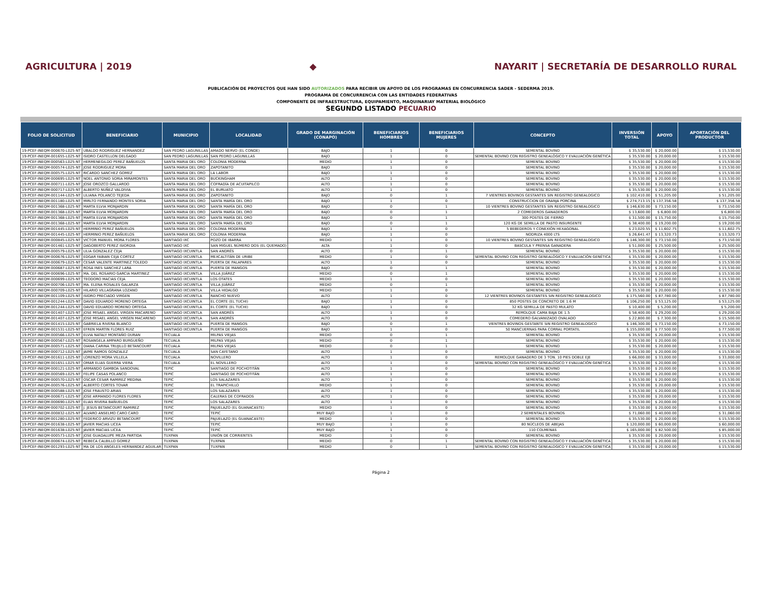AGRICULTURA | 2019 ◆
NAYARIT | SECRETARÍA DE DESARROLLO RURAL
PUBLICACIÓN DE PROYECTOS QUE HAN SIDO AUTORIZADOS PARA RECIBIR UN APOYO DE LOS PROGRAMAS EN CONCURRENCIA SADER - SEDERMA 2019.
PROGRAMA DE CONCURRENCIA CON LAS ENTIDADES FEDERATIVAS
COMPONENTE DE INFRAESTRUCTURA, EQUIPAMIENTO, MAQUINARIAY MATERIAL BIOLÓGICO
SEGUNDO LISTADO PECUARIO
| FOLIO DE SOLICITUD | BENEFICIARIO | MUNICIPIO | LOCALIDAD | GRADO DE MARGINACIÓN (CONAPO) | BENEFICIARIOS HOMBRES | BENEFICIARIOS MUJERES | CONCEPTO | INVERSIÓN TOTAL | APOYO | APORTACIÓN DEL PRODUCTOR |
| --- | --- | --- | --- | --- | --- | --- | --- | --- | --- | --- |
| 19-PCEF-INEQM-000670-L025-NT | UBALDO RODRIGUEZ HERNANDEZ | SAN PEDRO LAGUNILLAS | AMADO NERVO (EL CONDE) | BAJO | 1 | 0 | SEMENTAL BOVINO | $ 35,530.00 | $ 20,000.00 | $ 15,530.00 |
| 19-PCEF-INEQM-001655-L025-NT | ISIDRO CASTELLON DELGADO | SAN PEDRO LAGUNILLAS | SAN PEDRO LAGUNILLAS | BAJO | 1 | 0 | SEMENTAL BOVINO CON REGISTRO GENEALÓGICO Y EVALUACIÓN GENÉTICA | $ 35,530.00 | $ 20,000.00 | $ 15,530.00 |
| 19-PCEF-INEQM-000563-L025-NT | HERMENEGILDO PEREZ BAÑUELOS | SANTA MARIA DEL ORO | COLONIA MODERNA | MEDIO | 1 | 0 | SEMENTAL BOVINO | $ 35,530.00 | $ 20,000.00 | $ 15,530.00 |
| 19-PCEF-INEQM-000574-L025-NT | JOSE RODRIGUEZ MORA | SANTA MARIA DEL ORO | ZAPOTANITO | BAJO | 1 | 0 | SEMENTAL BOVINO | $ 35,530.00 | $ 20,000.00 | $ 15,530.00 |
| 19-PCEF-INEQM-000575-L025-NT | RICARDO SANCHEZ GOMEZ | SANTA MARIA DEL ORO | LA LABOR | BAJO | 1 | 0 | SEMENTAL BOVINO | $ 35,530.00 | $ 20,000.00 | $ 15,530.00 |
| 19-PCEF-INEQM-000695-L025-NT | NOEL ANTONIO SORIA MIRAMONTES | SANTA MARIA DEL ORO | BUCKINGHAM | ALTO | 1 | 0 | SEMENTAL BOVINO | $ 35,530.00 | $ 20,000.00 | $ 15,530.00 |
| 19-PCEF-INEQM-000711-L025-NT | JOSE OROZCO GALLARDO | SANTA MARIA DEL ORO | COFRADÍA DE ACUITAPILCO | ALTO | 1 | 0 | SEMENTAL BOVINO | $ 35,530.00 | $ 20,000.00 | $ 15,530.00 |
| 19-PCEF-INEQM-000717-L025-NT | ALBERTO NUÑEZ VALDIVIA | SANTA MARIA DEL ORO | EL BURUATO | ALTO | 1 | 0 | SEMENTAL BOVINO | $ 35,530.00 | $ 20,000.00 | $ 15,530.00 |
| 19-PCEF-INEQM-001144-L025-NT | LILIANA POLANCO TEJEDA | SANTA MARIA DEL ORO | ZAPOTANITO | BAJO | 0 | 1 | 7 VIENTRES BOVINOS GESTANTES SIN REGISTRO GENEALOGICO | $ 102,410.00 | $ 51,205.00 | $ 51,205.00 |
| 19-PCEF-INEQM-001180-L025-NT | MIRLTO FERNANDO MONTES SORIA | SANTA MARIA DEL ORO | SANTA MARÍA DEL ORO | BAJO | 1 | 0 | CONSTRUCCION DE GRANJA PORCINA | $ 274,713.15 | $ 137,356.58 | $ 137,356.58 |
| 19-PCEF-INEQM-001368-L025-NT | MARTA ELVIA MONJARDIN | SANTA MARIA DEL ORO | SANTA MARÍA DEL ORO | BAJO | 0 | 1 | 10 VIENTRES BOVINO GESTANTES SIN REGISTRO GENEALOGICO | $ 146,630.00 | $ 73,150.00 | $ 73,150.00 |
| 19-PCEF-INEQM-001368-L025-NT | MARTA ELVIA MONJARDIN | SANTA MARIA DEL ORO | SANTA MARÍA DEL ORO | BAJO | 0 | 1 | 2 COMEDEROS GANADEROS | $ 13,600.00 | $ 6,800.00 | $ 6,800.00 |
| 19-PCEF-INEQM-001368-L025-NT | MARTA ELVIA MONJARDIN | SANTA MARIA DEL ORO | SANTA MARÍA DEL ORO | BAJO | 0 | 1 | 300 POSTES DE FIERRO | $ 31,500.00 | $ 15,750.00 | $ 15,750.00 |
| 19-PCEF-INEQM-001368-L025-NT | MARTA ELVIA MONJARDIN | SANTA MARIA DEL ORO | SANTA MARÍA DEL ORO | BAJO | 0 | 1 | 120 KG DE SEMILLA DE PASTO INSURGENTE | $ 38,400.00 | $ 19,200.00 | $ 19,200.00 |
| 19-PCEF-INEQM-001445-L025-NT | HERMINIO PEREZ BAÑUELOS | SANTA MARIA DEL ORO | COLONIA MODERNA | BAJO | 1 | 0 | 5 BEBEDEROS Y CONEXIÓN HEXAGONAL | $ 23,020.55 | $ 11,602.75 | $ 11,602.75 |
| 19-PCEF-INEQM-001445-L025-NT | HERMINIO PEREZ BAÑUELOS | SANTA MARIA DEL ORO | COLONIA MODERNA | BAJO | 1 | 0 | NODRIZA 4000 LTS | $ 26,641.47 | $ 13,320.73 | $ 13,320.73 |
| 19-PCEF-INEQM-000845-L025-NT | VICTOR MANUEL MORA FLORES | SANTIAGO IXC | POZO DE IBARRA | MEDIO | 1 | 0 | 10 VIENTRES BOVINO GESTANTES SIN REGISTRO GENEALOGICO | $ 146,300.00 | $ 73,150.00 | $ 73,150.00 |
| 19-PCEF-INEQM-001461-L025-NT | DAGOBERTO PEREZ ISIORDIA | SANTIAGO IXC | SAN MIGUEL NÚMERO DOS (EL QUEMADO) | ALTA | 1 | 0 | BASCULA Y PRENSA GANADERA | $ 51,000.00 | $ 25,500.00 | $ 25,500.00 |
| 19-PCEF-INEQM-000579-L025-NT | LILIA GONZALEZ CEJA | SANTIAGO IXCUINTLA | SAN ANDRÉS | ALTO | 0 | 1 | SEMENTAL BOVINO | $ 35,530.00 | $ 20,000.00 | $ 15,530.00 |
| 19-PCEF-INEQM-000676-L025-NT | EDGAR FABIAN CEJA CORTEZ | SANTIAGO IXCUINTLA | MEXCALTITÁN DE URIBE | MEDIO | 1 | 0 | SEMENTAL BOVINO CON REGISTRO GENEALÓGICO Y EVALUACIÓN GENÉTICA | $ 35,530.00 | $ 20,000.00 | $ 15,530.00 |
| 19-PCEF-INEQM-000679-L025-NT | CESAR VALENTE MARTINEZ TOLEDO | SANTIAGO IXCUINTLA | PUERTA DE PALAPARES | ALTO | 1 | 0 | SEMENTAL BOVINO | $ 35,530.00 | $ 20,000.00 | $ 15,530.00 |
| 19-PCEF-INEQM-000687-L025-NT | ROSA INES SANCHEZ LARA | SANTIAGO IXCUINTLA | PUERTA DE MANGOS | BAJO | 0 | 1 | SEMENTAL BOVINO | $ 35,530.00 | $ 20,000.00 | $ 15,530.00 |
| 19-PCEF-INEQM-000696-L025-NT | MA. DEL ROSARIO GARCIA MARTINEZ | SANTIAGO IXCUINTLA | VILLA JUÁREZ | MEDIO | 0 | 1 | SEMENTAL BOVINO | $ 35,530.00 | $ 20,000.00 | $ 15,530.00 |
| 19-PCEF-INEQM-000699-L025-NT | TEODORO MACIAS CEJA | SANTIAGO IXCUINTLA | LOS OTATES | MEDIO | 1 | 0 | SEMENTAL BOVINO | $ 35,530.00 | $ 20,000.00 | $ 15,530.00 |
| 19-PCEF-INEQM-000706-L025-NT | MA. ELENA ROSALES GALARZA | SANTIAGO IXCUINTLA | VILLA JUÁREZ | MEDIO | 0 | 1 | SEMENTAL BOVINO | $ 35,530.00 | $ 20,000.00 | $ 15,530.00 |
| 19-PCEF-INEQM-000709-L025-NT | HILARIO VILLAGRANA LOZANO | SANTIAGO IXCUINTLA | VILLA HIDALGO | MEDIO | 1 | 0 | SEMENTAL BOVINO | $ 35,530.00 | $ 20,000.00 | $ 15,530.00 |
| 19-PCEF-INEQM-001109-L025-NT | ISIDRO PRECIADO VIRGEN | SANTIAGO IXCUINTLA | RANCHO NUEVO | ALTO | 1 | 0 | 12 VIENTRES BOVINOS GESTANTES SIN REGISTRO GENEALOGICO | $ 175,560.00 | $ 87,780.00 | $ 87,780.00 |
| 19-PCEF-INEQM-001244-L025-NT | DAVID EDUARDO MORENO ORTEGA | SANTIAGO IXCUINTLA | EL CORTE (EL TUCHI) | BAJO | 1 | 0 | 850 POSTES DE CONCRETO DE 1.6 M | $ 106,250.00 | $ 53,125.00 | $ 53,125.00 |
| 19-PCEF-INEQM-001244-L025-NT | DAVID EDUARDO MORENO ORTEGA | SANTIAGO IXCUINTLA | EL CORTE (EL TUCHI) | BAJO | 1 | 0 | 32 KG SEMILLA DE PASTO MULATO | $ 10,400.00 | $ 5,200.00 | $ 5,200.00 |
| 19-PCEF-INEQM-001407-L025-NT | JOSE MISAEL ANGEL VIRGEN MACARENO | SANTIAGO IXCUINTLA | SAN ANDRÉS | ALTO | 1 | 0 | REMOLQUE CAMA BAJA DE 1.5 | $ 58,400.00 | $ 29,200.00 | $ 29,200.00 |
| 19-PCEF-INEQM-001407-L025-NT | JOSE MISAEL ANGEL VIRGEN MACARENO | SANTIAGO IXCUINTLA | SAN ANDRÉS | ALTO | 1 | 0 | COMEDERO GALVANIZADO OVALADO | $ 22,800.00 | $ 7,300.00 | $ 15,500.00 |
| 19-PCEF-INEQM-001415-L025-NT | GABRIELA RIVERA BLANCO | SANTIAGO IXCUINTLA | PUERTA DE MANGOS | BAJO | 0 | 1 | VIENTRES BOVINOS GESTANTE SIN REGISTRO GENEALOGICO | $ 146,300.00 | $ 73,150.00 | $ 73,150.00 |
| 19-PCEF-INEQM-001531-L025-NT | EFREN MARTIN FLORES RUIZ | SANTIAGO IXCUINTLA | PUERTA DE MANGOS | BAJO | 1 | 0 | 50 MANCUERNAS PARA CORRAL PORTATIL | $ 155,000.00 | $ 77,500.00 | $ 77,500.00 |
| 19-PCEF-INEQM-000566-L025-NT | ELVIA NATALY MONTAÑO DURAN | TECUALA | MILPAS VIEJAS | MEDIO | 0 | 1 | SEMENTAL BOVINO | $ 35,530.00 | $ 20,000.00 | $ 15,530.00 |
| 19-PCEF-INEQM-000567-L025-NT | ROSANGELA AMPARO BURGUEÑO | TECUALA | MILPAS VIEJAS | MEDIO | 0 | 1 | SEMENTAL BOVINO | $ 35,530.00 | $ 20,000.00 | $ 15,530.00 |
| 19-PCEF-INEQM-000571-L025-NT | DIANA CARINA TRUJILLO BETANCOURT | TECUALA | MILPAS VIEJAS | MEDIO | 0 | 1 | SEMENTAL BOVINO | $ 35,530.00 | $ 20,000.00 | $ 15,530.00 |
| 19-PCEF-INEQM-000712-L025-NT | JAIME RAMOS GONZALEZ | TECUALA | SAN CAYETANO | ALTO | 1 | 0 | SEMENTAL BOVINO | $ 35,530.00 | $ 20,000.00 | $ 15,530.00 |
| 19-PCEF-INEQM-001611-L025-NT | LORENZO MORA VILLELA | TECUALA | NOVILLERO | ALTO | 1 | 0 | REMOLQUE GANADERO DE 3 TON. 10 PIES DOBLE EJE | $ 66,000.00 | $ 33,000.00 | $ 33,000.00 |
| 19-PCEF-INEQM-001651-L025-NT | OMAR ELIAS GUERRA VIERA | TECUALA | EL NOVILLERO | ALTO | 1 | 0 | SEMENTAL BOVINO CON REGISTRO GENEALÓGICO Y EVALUACIÓN GENÉTICA | $ 35,530.00 | $ 20,000.00 | $ 15,530.00 |
| 19-PCEF-INEQM-000121-L025-NT | ARMANDO GAMBOA SANDOVAL | TEPIC | SANTIAGO DE POCHOTITÁN | ALTO | 1 | 0 | SEMENTAL BOVINO | $ 35,530.00 | $ 20,000.00 | $ 15,530.00 |
| 19-PCEF-INEQM-000569-L025-NT | FELIPE CASAS POLANCO | TEPIC | SANTIAGO DE POCHOTITÁN | ALTO | 1 | 0 | SEMENTAL BOVINO | $ 35,530.00 | $ 20,000.00 | $ 15,530.00 |
| 19-PCEF-INEQM-000570-L025-NT | OSCAR CESAR RAMIREZ MEDINA | TEPIC | LOS SALAZARES | ALTO | 1 | 0 | SEMENTAL BOVINO | $ 35,530.00 | $ 20,000.00 | $ 15,530.00 |
| 19-PCEF-INEQM-000576-L025-NT | ALBERTO CORTES TOVAR | TEPIC | EL TRAPICHILLO | MEDIO | 1 | 0 | SEMENTAL BOVINO | $ 35,530.00 | $ 20,000.00 | $ 15,530.00 |
| 19-PCEF-INEQM-000588-L025-NT | JOSE FRAUSTO ARIAS | TEPIC | LOS SALAZARES | ALTO | 1 | 0 | SEMENTAL BOVINO | $ 35,530.00 | $ 20,000.00 | $ 15,530.00 |
| 19-PCEF-INEQM-000671-L025-NT | JOSE ARMANDO FLORES FLORES | TEPIC | CALERAS DE COFRADOS | ALTO | 1 | 0 | SEMENTAL BOVINO | $ 35,530.00 | $ 20,000.00 | $ 15,530.00 |
| 19-PCEF-INEQM-000690-L025-NT | ELIAS RIVERA BAÑUELOS | TEPIC | LOS SALAZARES | ALTO | 1 | 0 | SEMENTAL BOVINO | $ 35,530.00 | $ 20,000.00 | $ 15,530.00 |
| 19-PCEF-INEQM-000702-L025-NT | J. JESUS BETANCOURT RAMIREZ | TEPIC | PAJUELAZO (EL GUANACASTE) | MEDIO | 1 | 0 | SEMENTAL BOVINO | $ 35,530.00 | $ 20,000.00 | $ 15,530.00 |
| 19-PCEF-INEQM-000832-L025-NT | ALVARO ANSELMO CARO CARO | TEPIC | TEPIC | MUY BAJO | 1 | 0 | 2 SEMENTALES BOVINOS | $ 71,060.00 | $ 40,000.00 | $ 31,060.00 |
| 19-PCEF-INEQM-001280-L025-NT | FEDERICO ARVIZU BETANCOURT | TEPIC | PAJUELAZO (EL GUANACASTE) | MEDIO | 1 | 0 | SEMENTAL BOVINO | $ 35,530.00 | $ 20,000.00 | $ 15,530.00 |
| 19-PCEF-INEQM-001638-L025-NT | JAVIER MACIAS LICEA | TEPIC | TEPIC | MUY BAJO | 1 | 0 | 80 NÚCLEOS DE ABEJAS | $ 120,000.00 | $ 60,000.00 | $ 60,000.00 |
| 19-PCEF-INEQM-001638-L025-NT | JAVIER MACIAS LICEA | TEPIC | TEPIC | MUY BAJO | 1 | 0 | 110 COLMENAS | $ 165,000.00 | $ 82,500.00 | $ 85,000.00 |
| 19-PCEF-INEQM-000573-L025-NT | JOSE GUADALUPE MEZA PARTIDA | TUXPAN | UNIÓN DE CORRIENTES | MEDIO | 1 | 0 | SEMENTAL BOVINO | $ 35,530.00 | $ 20,000.00 | $ 15,530.00 |
| 19-PCEF-INEQM-000674-L025-NT | REBECA CALBILLO GOMEZ | TUXPAN | TUXPAN | MEDIO | 0 | 1 | SEMENTAL BOVINO CON REGISTRO GENEALÓGICO Y EVALUACIÓN GENÉTICA | $ 35,530.00 | $ 20,000.00 | $ 15,530.00 |
| 19-PCEF-INEQM-001293-L025-NT | MA DE LOS ANGELES HERNANDEZ AGUILAR | TUXPAN | TUXPAN | MEDIO | 0 | 1 | SEMENTAL BOVINO CON REGISTRO GENEALOGICO Y EVALUACION GENETICA | $ 35,530.00 | $ 20,000.00 | $ 15,530.00 |
Página 2